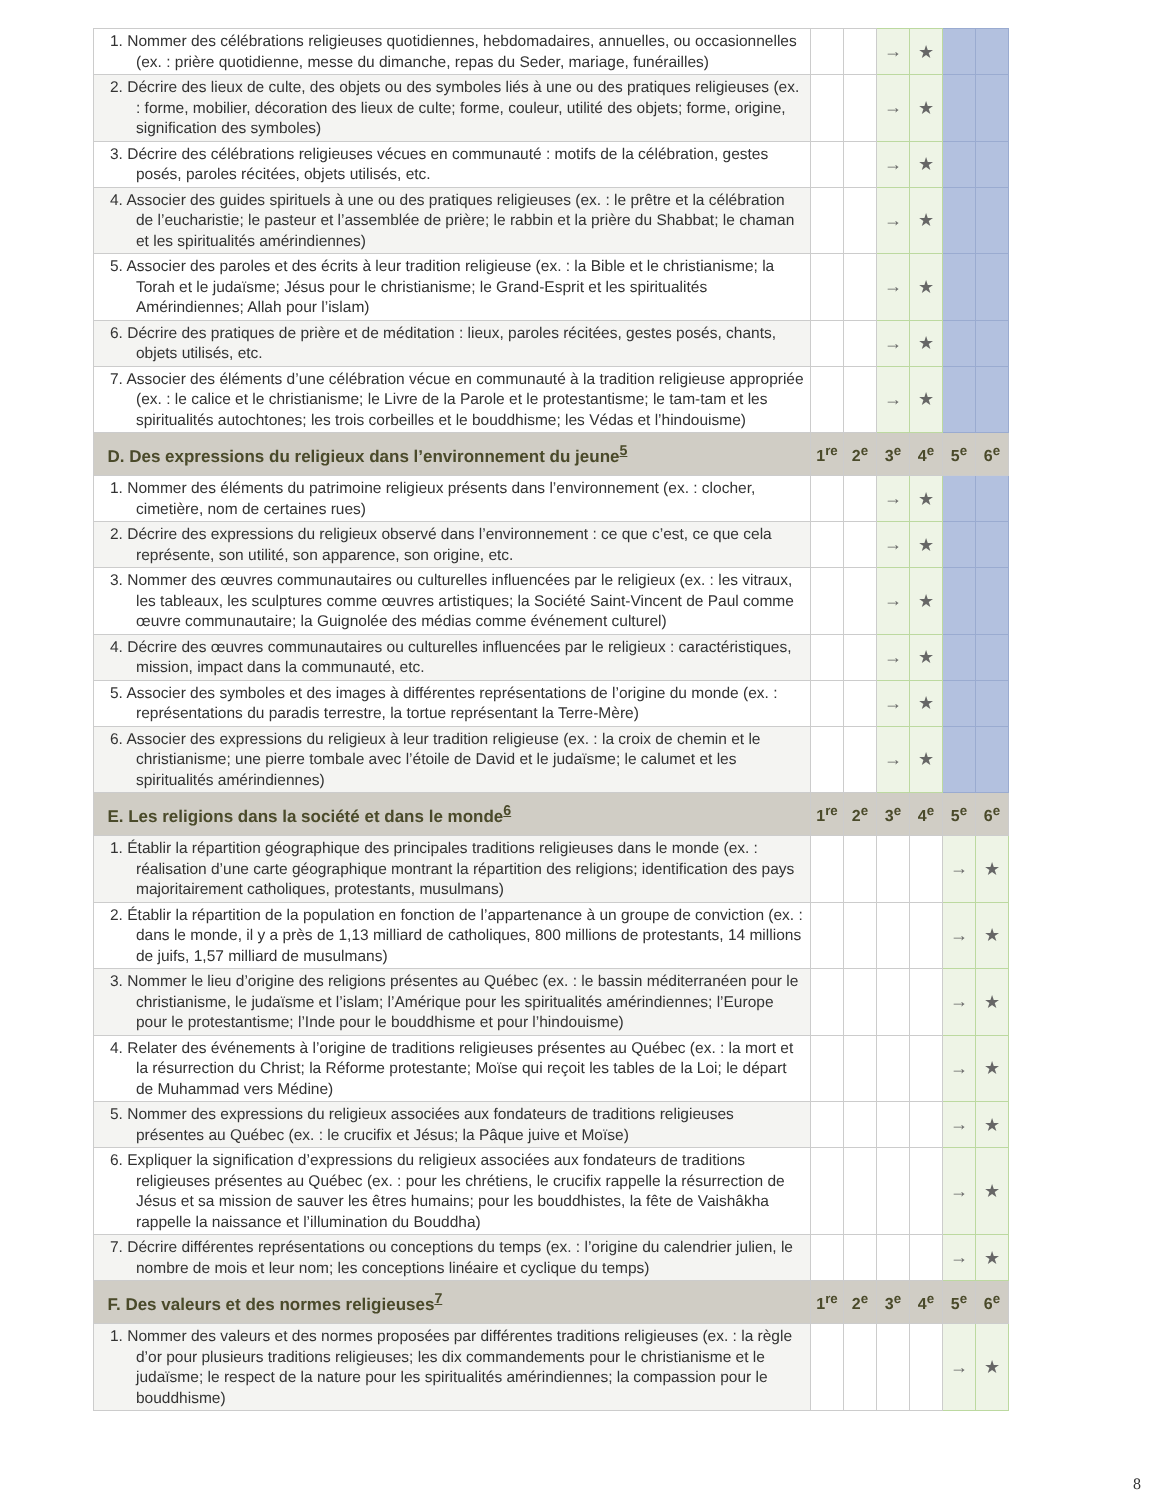| 1. Nommer des célébrations religieuses quotidiennes, hebdomadaires, annuelles, ou occasionnelles (ex. : prière quotidienne, messe du dimanche, repas du Seder, mariage, funérailles) | | | → | ★ | | |
| 2. Décrire des lieux de culte, des objets ou des symboles liés à une ou des pratiques religieuses (ex. : forme, mobilier, décoration des lieux de culte; forme, couleur, utilité des objets; forme, origine, signification des symboles) | | | → | ★ | | |
| 3. Décrire des célébrations religieuses vécues en communauté : motifs de la célébration, gestes posés, paroles récitées, objets utilisés, etc. | | | → | ★ | | |
| 4. Associer des guides spirituels à une ou des pratiques religieuses (ex. : le prêtre et la célébration de l’eucharistie; le pasteur et l’assemblée de prière; le rabbin et la prière du Shabbat; le chaman et les spiritualités amérindiennes) | | | → | ★ | | |
| 5. Associer des paroles et des écrits à leur tradition religieuse (ex. : la Bible et le christianisme; la Torah et le judaïsme; Jésus pour le christianisme; le Grand-Esprit et les spiritualités Amérindiennes; Allah pour l’islam) | | | → | ★ | | |
| 6. Décrire des pratiques de prière et de méditation : lieux, paroles récitées, gestes posés, chants, objets utilisés, etc. | | | → | ★ | | |
| 7. Associer des éléments d’une célébration vécue en communauté à la tradition religieuse appropriée (ex. : le calice et le christianisme; le Livre de la Parole et le protestantisme; le tam-tam et les spiritualités autochtones; les trois corbeilles et le bouddhisme; les Védas et l’hindouisme) | | | → | ★ | | |
| D. Des expressions du religieux dans l’environnement du jeune<sup>5</sup> | 1<sup>re</sup> | 2<sup>e</sup> | 3<sup>e</sup> | 4<sup>e</sup> | 5<sup>e</sup> | 6<sup>e</sup> |
| 1. Nommer des éléments du patrimoine religieux présents dans l’environnement (ex. : clocher, cimetière, nom de certaines rues) | | | → | ★ | | |
| 2. Décrire des expressions du religieux observé dans l’environnement : ce que c’est, ce que cela représente, son utilité, son apparence, son origine, etc. | | | → | ★ | | |
| 3. Nommer des œuvres communautaires ou culturelles influencées par le religieux (ex. : les vitraux, les tableaux, les sculptures comme œuvres artistiques; la Société Saint-Vincent de Paul comme œuvre communautaire; la Guignolée des médias comme événement culturel) | | | → | ★ | | |
| 4. Décrire des œuvres communautaires ou culturelles influencées par le religieux : caractéristiques, mission, impact dans la communauté, etc. | | | → | ★ | | |
| 5. Associer des symboles et des images à différentes représentations de l’origine du monde (ex. : représentations du paradis terrestre, la tortue représentant la Terre-Mère) | | | → | ★ | | |
| 6. Associer des expressions du religieux à leur tradition religieuse (ex. : la croix de chemin et le christianisme; une pierre tombale avec l’étoile de David et le judaïsme; le calumet et les spiritualités amérindiennes) | | | → | ★ | | |
| E. Les religions dans la société et dans le monde<sup>6</sup> | 1<sup>re</sup> | 2<sup>e</sup> | 3<sup>e</sup> | 4<sup>e</sup> | 5<sup>e</sup> | 6<sup>e</sup> |
| 1. Établir la répartition géographique des principales traditions religieuses dans le monde (ex. : réalisation d’une carte géographique montrant la répartition des religions; identification des pays majoritairement catholiques, protestants, musulmans) | | | | | → | ★ |
| 2. Établir la répartition de la population en fonction de l’appartenance à un groupe de conviction (ex. : dans le monde, il y a près de 1,13 milliard de catholiques, 800 millions de protestants, 14 millions de juifs, 1,57 milliard de musulmans) | | | | | → | ★ |
| 3. Nommer le lieu d’origine des religions présentes au Québec (ex. : le bassin méditerranéen pour le christianisme, le judaïsme et l’islam; l’Amérique pour les spiritualités amérindiennes; l’Europe pour le protestantisme; l’Inde pour le bouddhisme et pour l’hindouisme) | | | | | → | ★ |
| 4. Relater des événements à l’origine de traditions religieuses présentes au Québec (ex. : la mort et la résurrection du Christ; la Réforme protestante; Moïse qui reçoit les tables de la Loi; le départ de Muhammad vers Médine) | | | | | → | ★ |
| 5. Nommer des expressions du religieux associées aux fondateurs de traditions religieuses présentes au Québec (ex. : le crucifix et Jésus; la Pâque juive et Moïse) | | | | | → | ★ |
| 6. Expliquer la signification d’expressions du religieux associées aux fondateurs de traditions religieuses présentes au Québec (ex. : pour les chrétiens, le crucifix rappelle la résurrection de Jésus et sa mission de sauver les êtres humains; pour les bouddhistes, la fête de Vaishâkha rappelle la naissance et l’illumination du Bouddha) | | | | | → | ★ |
| 7. Décrire différentes représentations ou conceptions du temps (ex. : l’origine du calendrier julien, le nombre de mois et leur nom; les conceptions linéaire et cyclique du temps) | | | | | → | ★ |
| F. Des valeurs et des normes religieuses<sup>7</sup> | 1<sup>re</sup> | 2<sup>e</sup> | 3<sup>e</sup> | 4<sup>e</sup> | 5<sup>e</sup> | 6<sup>e</sup> |
| 1. Nommer des valeurs et des normes proposées par différentes traditions religieuses (ex. : la règle d’or pour plusieurs traditions religieuses; les dix commandements pour le christianisme et le judaïsme; le respect de la nature pour les spiritualités amérindiennes; la compassion pour le bouddhisme) | | | | | → | ★ |
8